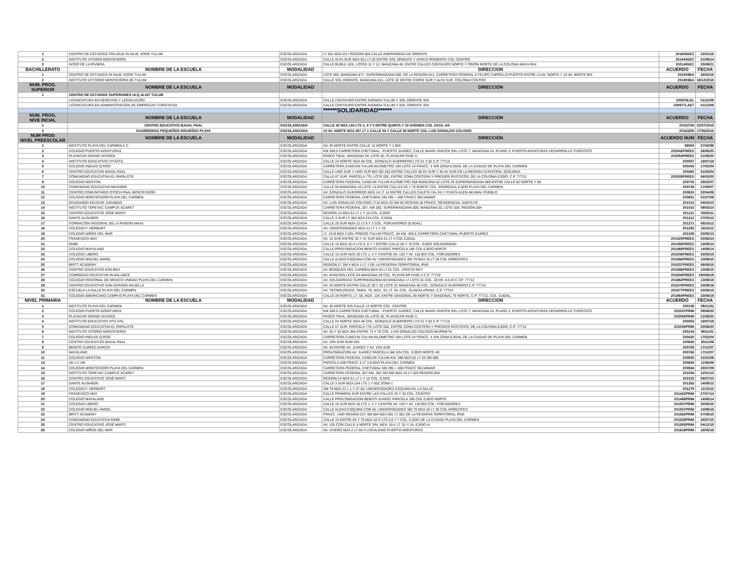| 1 | CENTRO DE ESTUDIOS TRILIGUE IN NAJIL XOOK TULUM | ESCOLARIZADA | LT 001 MZA O17 REGION 004 CALLE ANDROMEDA DE ORIENTE | 201606SEC | 22/01/16 |
| 2 | INSTITUTO VITORIO MONTEVERDI | ESCOLARIZADA | CALLE ALFA SUR MZA 021 LT 02 ENTRE SOL ORIENTE Y VENUS PONIENTE COL CENTRO | 201444SEC | 01/08/14 |
| 3 | INTER DE LA RIVIERA | ESCOLARIZADA | CALLE BUBUL LEK, LOTES 11 Y 12, MANZANA 46, ENTRE CALLES CENTAURO NORTE Y ORIÓN NORTE DE LA COLONIA MAYA PAX | 202145SEC | 25/08/21 |
| BACHILLERATO | NOMBRE DE LA ESCUELA | MODALIDAD | DIRECCIÓN | ACUERDO | FECHA |
| 1 | CENTRO DE ESTUDIOS IN NAJIL XOOK TULUM | ESCOLARIZADA | LOTE 005, MANZANA 877, SUPERMANZANA 006, DE LA REGIÓN 012, CARRETERA FEDERAL A FELIPE CARRILLO PUERTO ENTRE LA AV. NORTE Y 10 AV. NORTE BIS | 201609BA | 26/02/16 |
| 2 | INSTITUTO VITTORIO MONTEVERDI DE TULUM | ESCOLARIZADA | CALLE SOL ORIENTE, MANZANA 021, LOTE 02 ENTRE OSIRIS SUR Y ALFA SUR, COLONIA CENTRO | 201893BA | 18/12/2018 |
| NÚM. PROG. SUPERIOR | NOMBRE DE LA ESCUELA | MODALIDAD | DIRECCIÓN | ACUERDO | FECHA |
| 1 | CENTRO DE ESTUDIOS SUPERIORES ULQ ALIAT TULUM | | | | |
| | LICENCIATURA EN DERECHO Y LEGISLACIÓN | ESCOLARIZADA | CALLE CENTAURO ENTRE AVENIDA TULUM Y SOL ORIENTE S/N | 200976LDL | 01/12/09 |
| | LICENCIATURA EN ADMINISTRACIÓN DE EMPRESAS TURÍSTICAS | ESCOLARIZADA | CALLE CENTAURO ENTRE AVENIDA TULUM Y SOL ORIENTE S/N | 200977LAET | 01/12/09 |
| | | | ******SOLIDARIDAD****** | | |
| NÚM. PROG. NIVE INCIAL | NOMBRE DE LA ESCUELA | MODALIDAD | DIRECCIÓN | ACUERDO | FECHA |
| 1 | CENTRO EDUCATIVO BAXAL PAAL | ESCOLARIZADA | CALLE 42 MZA 144 LTS 3, 4 Y 5 ENTRE QUINTA Y 10 AVENIDA COL ZACIL HA | 201527IN | 22/07/2015 |
| 2 | GUARDERIAS PEQUEÑOS RISUEÑOS PLAYA | ESCOLARIZADA | 10 AV. NORTE MZA 297 LT 1 CALLE 54 Y CALLE 56 NORTE COL LUIS DONALDO COLOSIO | 201632IN | 17/06/2016 |
| NUM PROG NIVEL PREESCOLAR | NOMBRE DE LA ESCUELA | MODALIDAD | DIRECCIÓN | ACUERDO NUM | FECHA |
| 1 | INSTITUTO PLAYA DEL CARMEN A.C. | ESCOLARIZADA | AV. 30 NORTE ENTRE CALLE 12 NORTE Y 2 BIS | 98004 | 27/02/98 |
| 2 | COLEGIO PUERTO AVENTURAS | ESCOLARIZADA | KM 269.5 CARRETERA CHETUMAL - PUERTO JUÁREZ, CALLE BAHÍA YANTEN S/N, LOTE 7, MANZANA 24, PLANO 3, PUERTO AVENTURAS DESARROLLO TURÍSTICO | 202042PREES | 26/06/20 |
| 3 | PLAYACAR GRAND SCHOOL | ESCOLARIZADA | PASEO TIKAL, MANZANA 29, LOTE 02, PLAYACAR FASE II, | 202054PREES | 21/08/20 |
| 4 | INSTITUTO EDUCATIVO YITSÁTIL | ESCOLARIZADA | CALLE 24 NORTE MZA 46 COL. GONZALO GUERRERO LTS 01 Y 02 C.P. 77710 | 200057 | 18/07/18 |
| 5 | COLEGIO INGLES Q.ROO | ESCOLARIZADA | CARRETERA CANCUN-TULUM KILOMETRO 194 LOTE 24 FRACC. 4 S/N ZONA EJIDAL DE LA CIUDAD DE PLAYA DEL CARMEN | 200403 | 17/02/04 |
| 6 | CENTRO EDUCATIVO BAXAL PAAL | ESCOLARIZADA | CALLE UNO SUR Y UNO SUR BIS NO 262 ENTRE CALLES 40 AV SUR Y 45 AV SUR EN LA REGION CATASTRAL SEGUNDA | 200460 | 31/03/04 |
| 7 | COMUNIDAD EDUCATIVA EL PAPALOTE | ESCOLARIZADA | CALLE 67 SUR, PARCELA 775, LOTE 002, ENTRE ZONA COSTERA Y PREDIOS RÚSTICOS, DE LA COLONIA EJIDO, C.P. 77712 | 202028PREES | 06/03/20 |
| 9 | COLEGIO WESTON | ESCOLARIZADA | CARRETERA FEDERAL CANCUN TULUM KILOMETRO 258 MANZANA 02 LOTE 26 SUPERMANZANA 069 ENTRE CALLE 82 NORTE Y 50 | 200703 | 28/02/07 |
| 10 | COMUNIDAD EDUCATIVA MAYABEK | ESCOLARIZADA | CALLE 50 MANZANA 10 LOTE 14 ENTRE CALLES 65 Y 70 NORTE COL. PEDREGAL EJIDO PLAYA DEL CARMEN | 200748 | 17/09/07 |
| 11 | CENTRO COMUNITARIO OTOCH PAAL MONTESSORI | ESCOLARIZADA | AV. GONZALO GUERRERO MZA 14 LT 14 ENTRE CALLES CALETA YAL KU Y PUNTA ALEN AKUMAL PUEBLO | 200810 | 02/04/08 |
| 12 | COLEGIO MONTESSORI PLAYA DEL CARMEN | ESCOLARIZADA | CARRETERA FEDERAL CHETUMAL KM 295 + 400 FRACC SELVAMAR | 200931 | 01/07/09 |
| 13 | EDUGANDO EDUCAR JUGANDO | ESCOLARIZADA | AV. LUIS DONALDO COLOSIO LT16 MZA 33 SM 56 REGION 28 FRACC. RESIDENCIAL SANTA FE | 201013 | 04/03/10 |
| 14 | INSTITUTO TEPEYAC CAMPUS XCARET | ESCOLARIZADA | CARRETERA FEDERAL 307, KM 282, SUPERMANZANA 000, MANZANA 20, LOTE 026, REGIÓN 004 | 201015 | 09/03/10 |
| 15 | CENTRO EDUCATIVO JOSE MARTI | ESCOLARIZADA | REGION 14 MZA 51 LT 1 Y 16 COL. EJIDO | 201121 | 30/05/11 |
| 16 | DANTE ALIGHIERI | ESCOLARIZADA | CALLE 3 SUR LT 002 MZA 234 COL. EJIDAL | 201212 | 07/03/12 |
| 17 | FORMACIÓN INTEGRAL DE LA RIVIERA MAYA | ESCOLARIZADA | CALLE 25 SUR MZA 12 LT 8 Y 3 COL. FORJADORES (EJIDAL) | 201271 | 08/10/12 |
| 18 | COLEGIO F. HERBART | ESCOLARIZADA | AV. UNIVERSIDADES MZA 21 LT 1 Y 23 | 201282 | 15/10/12 |
| 19 | COLEGIO NIÑOS DEL MAR | ESCOLARIZADA | LT. 15-B MZA 3 DEL PREDIO TULUM FRACC. 3A KM. 269.5 CARRETERA CHETUMAL-PUERTO JUAREZ | 201308 | 20/05/13 |
| 20 | FRANCISCO MAY | ESCOLARIZADA | AV. 10 SUR ENTRE 25 Y 41 SUR MZA 61 LT 4 COL EJIDAL | 201420PREES | 30/06/14 |
| 21 | EKBE | ESCOLARIZADA | CALLE 15 MZA 10 H LTS 5, 6 Y 7 ENTRE CALLE 65 Y 70 COL. EJIDO SOLIDARIDAD | 201456PREES | 14/08/14 |
| 22 | COLEGIO MAYALAND | ESCOLARIZADA | CALLE PROLONGACION BENITO JUAREZ PARCELA 186 COL EJIDO NORTE | 201468PREES | 14/08/14 |
| 23 | COLEGIO LIBERO | ESCOLARIZADA | CALLE 15 SUR MZA 10 LTS 1, 2 Y 3 ENTRE AV. 120 Y AV. 120 BIS COL. FORJADORES | 201506PREES | 25/05/15 |
| 24 | COLEGIO MIGUEL ANGEL | ESCOLARIZADA | CALLE ALGAS ESQUINA CON AV. UNIVERSIDADES SM 79 MZA 16 LT 36 COL ARRECIFES | 201566PREES | 10/08/15 |
| 25 | BRITT ACADEMY | ESCOLARIZADA | REGION 17 SM 4 MZA 1 LT 1 DE LA RESERVA TERRITORIAL IPAE | 201537PREES | 06/08/15 |
| 26 | CENTRO EDUCATIVO KIIN BEH | ESCOLARIZADA | AV. BOSQUES DEL CARMEN MZA 43 LT 01 COL. CRISTO REY | 201586PREES | 10/08/15 |
| 27 | COMINIDAD EDUCATIVA IN BALANCE | ESCOLARIZADA | AV. AVIACION LOTE 04 MANZANA 29 COL. PLAYACAR FASE II C.P. 77710 | 201834PREES | 19/006/18 |
| 28 | COLEGIO REGIONAL DE MEXICO UNIDAD PLAYA DEL CARMEN | ESCOLARIZADA | AV. SOLIDARIDAD SUPERMANZANA 66 MANZANA 17 LOTE 01 COL. 28 DE JULIO C.CP. 77712 | 201862PREES | 13/08/18 |
| 29 | CENTRO EDUCATIVO SAN GERARD MAJELLA | ESCOLARIZADA | AV. 25 NORTE ENTRE CALLE 30 Y 32 LOTE 01 MANZANA 40 COL. GONZALO GUERRERO C.P. 77710 | 201875PREES | 20/08/18 |
| 30 | ESCUELA LA SALLE PLAYA DEL CARMEN | ESCOLARIZADA | AV. TECNOLOGICO, SMZA. 79, MZA. 33, LT. 04, COL. GUADALUPANA, C.P. 77724 | 201877PREES | 20/08/18 |
| 31 | COLEGIO AMERICANO CAMPUS PLAYA DEL CARMEN | ESCOLARIZADA | CALLE 28 NORTE, LT. 05, MZA. 134, ENTRE DIAGONAL 85 NORTE Y DIAGONAL 75 NORTE, C.P. 77712, COL. EJIDAL, | 201964PREES | 23/08/19 |
| NIVEL PRIMARIA | NOMBRE DE LA ESCUELA | MODALIDAD | DIRECCIÓN | ACUERDO | FECHA |
| 1 | INSTITUTO PLAYA DEL CARMEN | ESCOLARIZADA | AV. 30 NORTE S/N CALLE 12 NORTE COL. CENTRO | 200108 | 09/11/01 |
| 2 | COLEGIO PUERTO AVENTURAS | ESCOLARIZADA | KM 269.5 CARRETERA CHETUMAL - PUERTO JUÁREZ, CALLE BAHÍA YANTEN S/N, LOTE 7, MANZANA 24, PLANO 3, PUERTO AVENTURAS DESARROLLO TURÍSTICO | 202037PRIM | 09/06/20 |
| 3 | PLAYACAR GRAND SCHOOL | ESCOLARIZADA | PASEO TIKAL, MANZANA 29, LOTE 02, PLAYACAR FASE II, | 202055PRIM | 21/08/20 |
| 4 | INSTITUTO EDUCATIVO YITS ATIL | ESCOLARIZADA | CALLE 24 NORTE MZA 46 COL. GONZALO GUERRERO LTS 01 Y 02 C.P. 77710 | 200053 | 18/07/18 |
| 5 | COMUNIDAD EDUCATIVA EL PAPALOTE | ESCOLARIZADA | CALLE 67 SUR, PARCELA 775, LOTE 002, ENTRE ZONA COSTERA Y PREDIOS RÚSTICOS, DE LA COLONIA EJIDO, C.P. 77712 | 202040PRIM | 25/06/20 |
| 6 | INSTITUTO VITORIO MONTEVERDI | ESCOLARIZADA | AV. 25 Y 30 MZA 394 ENTRE 74 Y 76 COL. LUIS DONALDO COLOSIO MURRIETA | 200104 | 09/11/01 |
| 7 | COLEGIO INGLES Q.ROO | ESCOLARIZADA | CARRETERA CANCUN-TULUM KILOMETRO 194 LOTE 24 FRACC. 4 S/N ZONA EJIDAL DE LA CIUDAD DE PLAYA DEL CARMEN | 200420 | 17/02/04 |
| 8 | CENTRO EDUCATIVO BAXAL PAAL | ESCOLARIZADA | AV. 1RA SUR NUM 262 | 200640 | 30/11/06 |
| 9 | BENITO JUÁREZ GARCÍA | ESCOLARIZADA | AV. 40 ENTRE AV. JUAREZ Y AV. 1RA SUR | 200759 | 17/12/07 |
| 10 | MAYALAND | ESCOLARIZADA | PROLONGACION AV. JUAREZ PARCELA 186 S/N COL. EJIDO NORTE 40 | 200760 | 17/12/07 |
| 11 | COLEGIO WESTON | ESCOLARIZADA | CARRETERA FEDERAL CANCUN TULUM KM. 298 MZA 02 LT 26 SM 069 | 200805 | 31/01/08 |
| 13 | AK LU UM | ESCOLARIZADA | PARCELA 249 FRACC 3 LT 3 EJIDO PLAYA DEL CARMEN | 200928 | 11/06/09 |
| 14 | COLEGIO MONTESSORI PLAYA DEL CARMEN | ESCOLARIZADA | CARRETERA FEDERAL CHETUMAL KM 295 + 400 FRACC SELVAMAR | 200934 | 30/07/09 |
| 15 | INSTITUTO TEPEYAC CAMPUS XCARET | ESCOLARIZADA | CARRETERA FEDERAL 307 KM. 282 SM 000 MZA 20 LT 026 REGION 004 | 201004 | 12/01/10 |
| 16 | CENTRO EDUCATIVO JOSÉ MARTI | ESCOLARIZADA | REGION 14 MZA 51 LT 1 Y 16 COL. EJIDO | 201033 | 08/07/10 |
| 17 | DANTE ALIGHIERI | ESCOLARIZADA | CALLE 3 SUR MZA 234 LTS 1 Y 002 ZONA 1 | 201263 | 14/09/12 |
| 18 | COLEGIO F. HERBART | ESCOLARIZADA | SM 79 MZA 21 L 1 Y 27 AV. UNIVERSIDADES ESQUINA AV. LA SALLE | 201279 | 11/10/12 |
| 19 | FRANCISCO MAY | ESCOLARIZADA | CALLE PRIMERA SUR ENTRE LAS CALLES 25 Y 30 COL. CENTRO | 201422PRIM | 07/07/14 |
| 20 | COLEGIO MAYALAND | ESCOLARIZADA | CALLE PROLONGACION BENITO JUAREZ PARCELA 186 COL EJIDO NORTE | 201469PRIM | 14/08/14 |
| 21 | COLEGIO LIBERO | ESCOLARIZADA | CALLE 15 SUR MZA 10 LTS 1, 2 Y 3 ENTRE AV. 120 Y AV. 120 BIS COL. FORJADORES | 201507PRIM | 25/05/15 |
| 22 | COLEGIO MIGUEL ANGEL | ESCOLARIZADA | CALLE ALGAS ESQUINA CON AV. UNIVERSIDADES SM 79 MZA 16 LT 36 COL ARRECIFES | 201557PRIM | 10/08/15 |
| 23 | BRITT ACADEMY | ESCOLARIZADA | FRACC. UNO REGION 017 SM 004 MZA 001 LT 001 DE LA RESERVA TERRITORIAL IPAE | 201552PRIM | 07/08/15 |
| 24 | COMUNIDAD EDUCATIVA EKBE | ESCOLARIZADA | CALLE 15 ENTRE 65 Y 70 MZA 10 H LTS 5,6 Y 7 COL. EJIDO DE LA CIUDAD PLAYA DEL CARMEN | 201528PRIM | 28/07/15 |
| 25 | CENTRO EDUCATIVO JOSÉ MARTI | ESCOLARIZADA | AV. 125 CON CALLE 4 NORTE S/N, MZA. 514, LT. 01 Y 16, EJIDO IV | 201583PRIM | 04/12/15 |
| 26 | COLEGIO NIÑOS DEL MAR | ESCOLARIZADA | AV. VIVERO MZA 2 LT 60-4 LOCALIDAD PUERTO AVENTURAS | 201619PRIM | 18/05/16 |